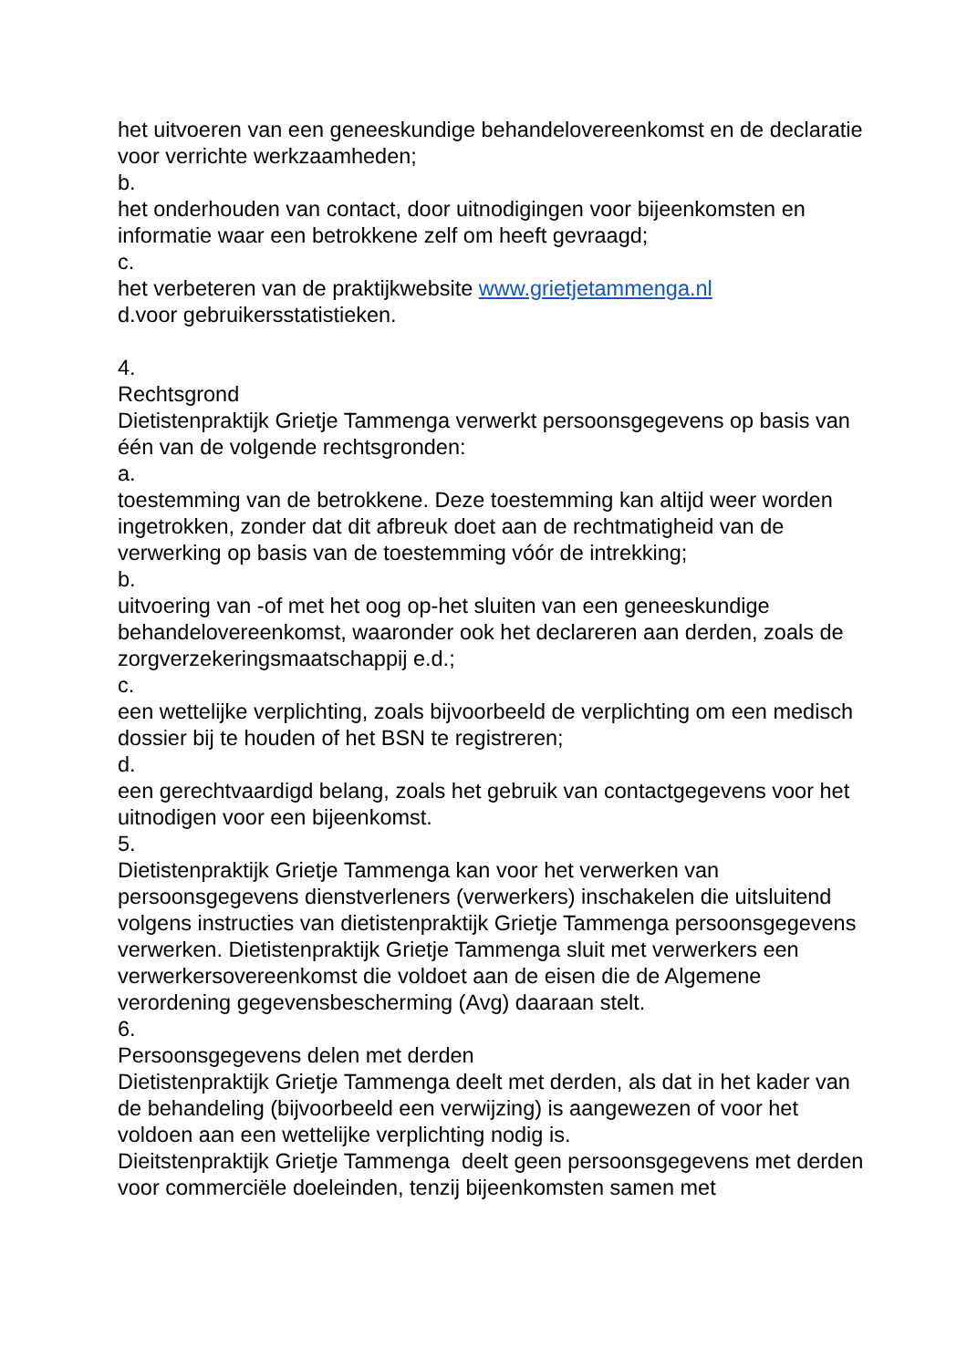het uitvoeren van een geneeskundige behandelovereenkomst en de declaratie voor verrichte werkzaamheden;
b.
het onderhouden van contact, door uitnodigingen voor bijeenkomsten en informatie waar een betrokkene zelf om heeft gevraagd;
c.
het verbeteren van de praktijkwebsite www.grietjetammenga.nl
d.voor gebruikersstatistieken.
4.
Rechtsgrond
Dietistenpraktijk Grietje Tammenga verwerkt persoonsgegevens op basis van één van de volgende rechtsgronden:
a.
toestemming van de betrokkene. Deze toestemming kan altijd weer worden ingetrokken, zonder dat dit afbreuk doet aan de rechtmatigheid van de verwerking op basis van de toestemming vóór de intrekking;
b.
uitvoering van -of met het oog op-het sluiten van een geneeskundige behandelovereenkomst, waaronder ook het declareren aan derden, zoals de zorgverzekeringsmaatschappij e.d.;
c.
een wettelijke verplichting, zoals bijvoorbeeld de verplichting om een medisch dossier bij te houden of het BSN te registreren;
d.
een gerechtvaardigd belang, zoals het gebruik van contactgegevens voor het uitnodigen voor een bijeenkomst.
5.
Dietistenpraktijk Grietje Tammenga kan voor het verwerken van persoonsgegevens dienstverleners (verwerkers) inschakelen die uitsluitend volgens instructies van dietistenpraktijk Grietje Tammenga persoonsgegevens verwerken. Dietistenpraktijk Grietje Tammenga sluit met verwerkers een verwerkersovereenkomst die voldoet aan de eisen die de Algemene verordening gegevensbescherming (Avg) daaraan stelt.
6.
Persoonsgegevens delen met derden
Dietistenpraktijk Grietje Tammenga deelt met derden, als dat in het kader van de behandeling (bijvoorbeeld een verwijzing) is aangewezen of voor het voldoen aan een wettelijke verplichting nodig is.
Dieitstenpraktijk Grietje Tammenga deelt geen persoonsgegevens met derden voor commerciële doeleinden, tenzij bijeenkomsten samen met